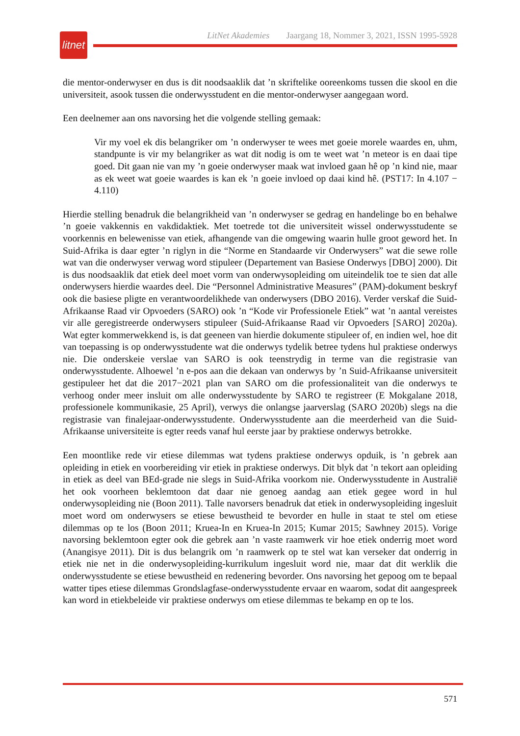litnet
LitNet Akademies Jaargang 18, Nommer 3, 2021, ISSN 1995-5928
die mentor-onderwyser en dus is dit noodsaaklik dat ’n skriftelike ooreenkoms tussen die skool en die universiteit, asook tussen die onderwysstudent en die mentor-onderwyser aangegaan word.
Een deelnemer aan ons navorsing het die volgende stelling gemaak:
Vir my voel ek dis belangriker om ’n onderwyser te wees met goeie morele waardes en, uhm, standpunte is vir my belangriker as wat dit nodig is om te weet wat ’n meteor is en daai tipe goed. Dit gaan nie van my ’n goeie onderwyser maak wat invloed gaan hê op ’n kind nie, maar as ek weet wat goeie waardes is kan ek ’n goeie invloed op daai kind hê. (PST17: In 4.107 − 4.110)
Hierdie stelling benadruk die belangrikheid van ’n onderwyser se gedrag en handelinge bo en behalwe ’n goeie vakkennis en vakdidaktiek. Met toetrede tot die universiteit wissel onderwysstudente se voorkennis en belewenisse van etiek, afhangende van die omgewing waarin hulle groot geword het. In Suid-Afrika is daar egter ’n riglyn in die “Norme en Standaarde vir Onderwysers” wat die sewe rolle wat van die onderwyser verwag word stipuleer (Departement van Basiese Onderwys [DBO] 2000). Dit is dus noodsaaklik dat etiek deel moet vorm van onderwysopleiding om uiteindelik toe te sien dat alle onderwysers hierdie waardes deel. Die “Personnel Administrative Measures” (PAM)-dokument beskryf ook die basiese pligte en verantwoordelikhede van onderwysers (DBO 2016). Verder verskaf die Suid-Afrikaanse Raad vir Opvoeders (SARO) ook ’n “Kode vir Professionele Etiek” wat ’n aantal vereistes vir alle geregistreerde onderwysers stipuleer (Suid-Afrikaanse Raad vir Opvoeders [SARO] 2020a). Wat egter kommerwekkend is, is dat geeneen van hierdie dokumente stipuleer of, en indien wel, hoe dit van toepassing is op onderwysstudente wat die onderwys tydelik betree tydens hul praktiese onderwys nie. Die onderskeie verslae van SARO is ook teenstrydig in terme van die registrasie van onderwysstudente. Alhoewel ’n e-pos aan die dekaan van onderwys by ’n Suid-Afrikaanse universiteit gestipuleer het dat die 2017−2021 plan van SARO om die professionaliteit van die onderwys te verhoog onder meer insluit om alle onderwysstudente by SARO te registreer (E Mokgalane 2018, professionele kommunikasie, 25 April), verwys die onlangse jaarverslag (SARO 2020b) slegs na die registrasie van finalejaar-onderwysstudente. Onderwysstudente aan die meerderheid van die Suid-Afrikaanse universiteite is egter reeds vanaf hul eerste jaar by praktiese onderwys betrokke.
Een moontlike rede vir etiese dilemmas wat tydens praktiese onderwys opduik, is ’n gebrek aan opleiding in etiek en voorbereiding vir etiek in praktiese onderwys. Dit blyk dat ’n tekort aan opleiding in etiek as deel van BEd-grade nie slegs in Suid-Afrika voorkom nie. Onderwysstudente in Australië het ook voorheen beklemtoon dat daar nie genoeg aandag aan etiek gegee word in hul onderwysopleiding nie (Boon 2011). Talle navorsers benadruk dat etiek in onderwysopleiding ingesluit moet word om onderwysers se etiese bewustheid te bevorder en hulle in staat te stel om etiese dilemmas op te los (Boon 2011; Kruea-In en Kruea-In 2015; Kumar 2015; Sawhney 2015). Vorige navorsing beklemtoon egter ook die gebrek aan ’n vaste raamwerk vir hoe etiek onderrig moet word (Anangisye 2011). Dit is dus belangrik om ’n raamwerk op te stel wat kan verseker dat onderrig in etiek nie net in die onderwysopleiding-kurrikulum ingesluit word nie, maar dat dit werklik die onderwysstudente se etiese bewustheid en redenering bevorder. Ons navorsing het gepoog om te bepaal watter tipes etiese dilemmas Grondslagfase-onderwysstudente ervaar en waarom, sodat dit aangespreek kan word in etiekbeleide vir praktiese onderwys om etiese dilemmas te bekamp en op te los.
571